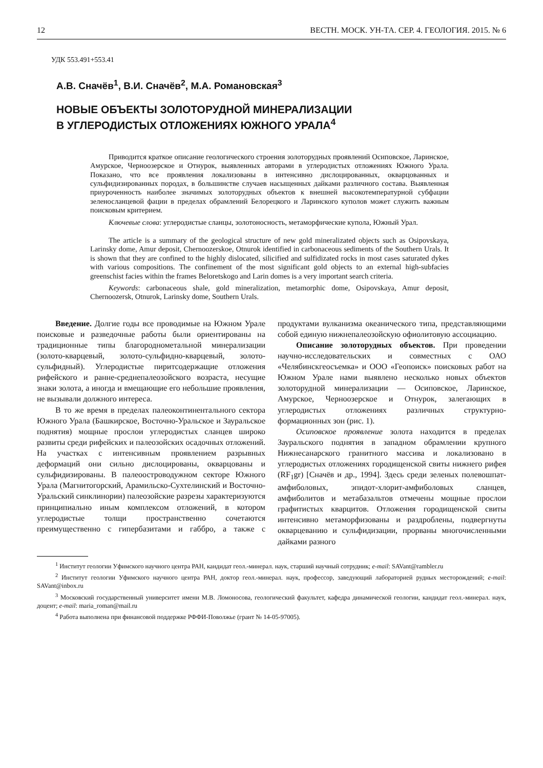12 ВЕСТН. МОСК. УН-ТА. СЕР. 4. ГЕОЛОГИЯ. 2015. № 6
УДК 553.491+553.41
А.В. Сначёв<sup>1</sup>, В.И. Сначёв<sup>2</sup>, М.А. Романовская<sup>3</sup>
НОВЫЕ ОБЪЕКТЫ ЗОЛОТОРУДНОЙ МИНЕРАЛИЗАЦИИ
В УГЛЕРОДИСТЫХ ОТЛОЖЕНИЯХ ЮЖНОГО УРАЛА<sup>4</sup>
Приводится краткое описание геологического строения золоторудных проявлений Осиповское, Ларинское, Амурское, Черноозерское и Отнурок, выявленных авторами в углеродистых отложениях Южного Урала. Показано, что все проявления локализованы в интенсивно дислоцированных, окварцованных и сульфидизированных породах, в большинстве случаев насыщенных дайками различного состава. Выявленная приуроченность наиболее значимых золоторудных объектов к внешней высокотемпературной субфации зеленосланцевой фации в пределах обрамлений Белорецкого и Ларинского куполов может служить важным поисковым критерием.
Ключевые слова: углеродистые сланцы, золотоносность, метаморфические купола, Южный Урал.
The article is a summary of the geological structure of new gold mineralizated objects such as Osipovskaya, Larinsky dome, Amur deposit, Chernoozerskoe, Otnurok identified in carbonaceous sediments of the Southern Urals. It is shown that they are confined to the highly dislocated, silicified and sulfidizated rocks in most cases saturated dykes with various compositions. The confinement of the most significant gold objects to an external high-subfacies greenschist facies within the frames Beloretskogo and Larin domes is a very important search criteria.
Keywords: carbonaceous shale, gold mineralization, metamorphic dome, Osipovskaya, Amur deposit, Chernoozersk, Otnurok, Larinsky dome, Southern Urals.
Введение. Долгие годы все проводимые на Южном Урале поисковые и разведочные работы были ориентированы на традиционные типы благороднометальной минерализации (золото-кварцевый, золото-сульфидно-кварцевый, золото-сульфидный). Углеродистые пиритсодержащие отложения рифейского и ранне-среднепалеозойского возраста, несущие знаки золота, а иногда и вмещающие его небольшие проявления, не вызывали должного интереса.
В то же время в пределах палеоконтинентального сектора Южного Урала (Башкирское, Восточно-Уральское и Зауральское поднятия) мощные прослои углеродистых сланцев широко развиты среди рифейских и палеозойских осадочных отложений. На участках с интенсивным проявлением разрывных деформаций они сильно дислоцированы, окварцованы и сульфидизированы. В палеоостроводужном секторе Южного Урала (Магнитогорский, Арамильско-Сухтелинский и Восточно-Уральский синклинории) палеозойские разрезы характеризуются принципиально иным комплексом отложений, в котором углеродистые толщи пространственно сочетаются преимущественно с гипербазитами и габбро, а также с продуктами вулканизма океанического типа, представляющими собой единую нижнепалеозойскую офиолитовую ассоциацию.
Описание золоторудных объектов. При проведении научно-исследовательских и совместных с ОАО «Челябинскгеосъемка» и ООО «Геопоиск» поисковых работ на Южном Урале нами выявлено несколько новых объектов золоторудной минерализации — Осиповское, Ларинское, Амурское, Черноозерское и Отнурок, залегающих в углеродистых отложениях различных структурно-формационных зон (рис. 1).
Осиповское проявление золота находится в пределах Зауральского поднятия в западном обрамлении крупного Нижнесанарского гранитного массива и локализовано в углеродистых отложениях городищенской свиты нижнего рифея (RF<sub>1</sub>gr) [Сначёв и др., 1994]. Здесь среди зеленых полевошпат-амфиболовых, эпидот-хлорит-амфиболовых сланцев, амфиболитов и метабазальтов отмечены мощные прослои графитистых кварцитов. Отложения городищенской свиты интенсивно метаморфизованы и раздроблены, подвергнуты окварцеванию и сульфидизации, прорваны многочисленными дайками разного
<sup>1</sup> Институт геологии Уфимского научного центра РАН, кандидат геол.-минерал. наук, старший научный сотрудник; e-mail: SAVant@rambler.ru
<sup>2</sup> Институт геологии Уфимского научного центра РАН, доктор геол.-минерал. наук, профессор, заведующий лабораторией рудных месторождений; e-mail: SAVant@inbox.ru
<sup>3</sup> Московский государственный университет имени М.В. Ломоносова, геологический факультет, кафедра динамической геологии, кандидат геол.-минерал. наук, доцент; e-mail: maria_roman@mail.ru
<sup>4</sup> Работа выполнена при финансовой поддержке РФФИ-Поволжье (грант № 14-05-97005).